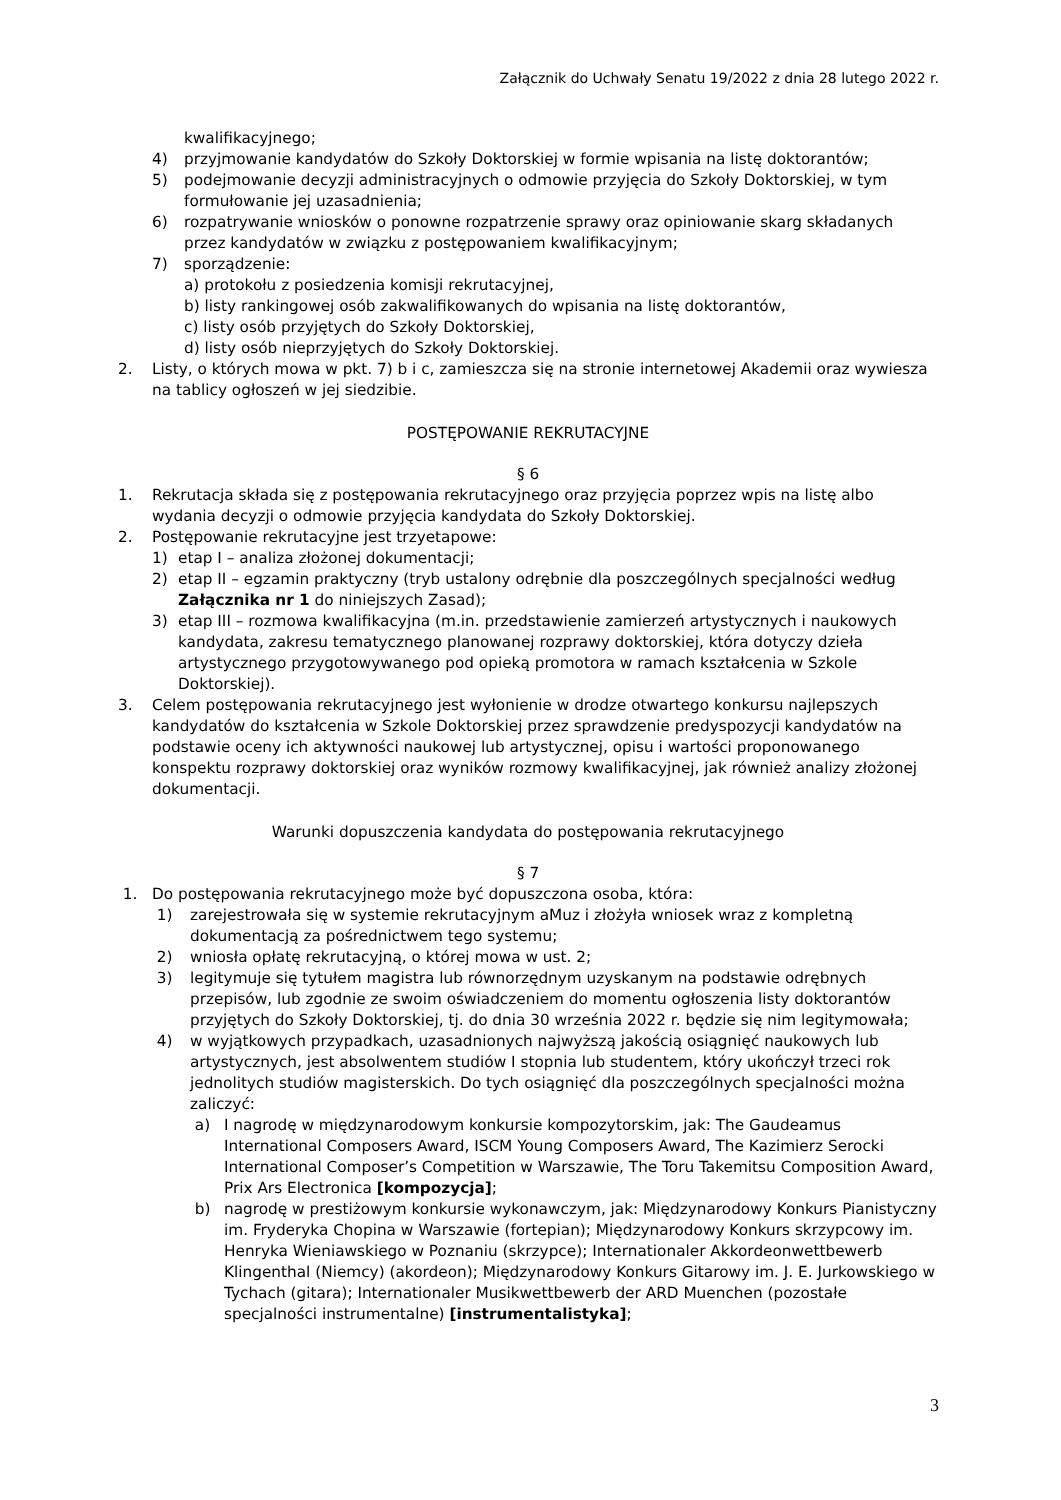Załącznik do Uchwały Senatu 19/2022 z dnia 28 lutego 2022 r.
kwalifikacyjnego;
4) przyjmowanie kandydatów do Szkoły Doktorskiej w formie wpisania na listę doktorantów;
5) podejmowanie decyzji administracyjnych o odmowie przyjęcia do Szkoły Doktorskiej, w tym formułowanie jej uzasadnienia;
6) rozpatrywanie wniosków o ponowne rozpatrzenie sprawy oraz opiniowanie skarg składanych przez kandydatów w związku z postępowaniem kwalifikacyjnym;
7) sporządzenie:
a) protokołu z posiedzenia komisji rekrutacyjnej,
b) listy rankingowej osób zakwalifikowanych do wpisania na listę doktorantów,
c) listy osób przyjętych do Szkoły Doktorskiej,
d) listy osób nieprzyjętych do Szkoły Doktorskiej.
2. Listy, o których mowa w pkt. 7) b i c, zamieszcza się na stronie internetowej Akademii oraz wywiesza na tablicy ogłoszeń w jej siedzibie.
POSTĘPOWANIE REKRUTACYJNE
§ 6
1. Rekrutacja składa się z postępowania rekrutacyjnego oraz przyjęcia poprzez wpis na listę albo wydania decyzji o odmowie przyjęcia kandydata do Szkoły Doktorskiej.
2. Postępowanie rekrutacyjne jest trzyetapowe:
1) etap I – analiza złożonej dokumentacji;
2) etap II – egzamin praktyczny (tryb ustalony odrębnie dla poszczególnych specjalności według Załącznika nr 1 do niniejszych Zasad);
3) etap III – rozmowa kwalifikacyjna (m.in. przedstawienie zamierzeń artystycznych i naukowych kandydata, zakresu tematycznego planowanej rozprawy doktorskiej, która dotyczy dzieła artystycznego przygotowywanego pod opieką promotora w ramach kształcenia w Szkole Doktorskiej).
3. Celem postępowania rekrutacyjnego jest wyłonienie w drodze otwartego konkursu najlepszych kandydatów do kształcenia w Szkole Doktorskiej przez sprawdzenie predyspozycji kandydatów na podstawie oceny ich aktywności naukowej lub artystycznej, opisu i wartości proponowanego konspektu rozprawy doktorskiej oraz wyników rozmowy kwalifikacyjnej, jak również analizy złożonej dokumentacji.
Warunki dopuszczenia kandydata do postępowania rekrutacyjnego
§ 7
1. Do postępowania rekrutacyjnego może być dopuszczona osoba, która:
1) zarejestrowała się w systemie rekrutacyjnym aMuz i złożyła wniosek wraz z kompletną dokumentacją za pośrednictwem tego systemu;
2) wniosła opłatę rekrutacyjną, o której mowa w ust. 2;
3) legitymuje się tytułem magistra lub równorzędnym uzyskanym na podstawie odrębnych przepisów, lub zgodnie ze swoim oświadczeniem do momentu ogłoszenia listy doktorantów przyjętych do Szkoły Doktorskiej, tj. do dnia 30 września 2022 r. będzie się nim legitymowała;
4) w wyjątkowych przypadkach, uzasadnionych najwyższą jakością osiągnięć naukowych lub artystycznych, jest absolwentem studiów I stopnia lub studentem, który ukończył trzeci rok jednolitych studiów magisterskich. Do tych osiągnięć dla poszczególnych specjalności można zaliczyć:
a) I nagrodę w międzynarodowym konkursie kompozytorskim, jak: The Gaudeamus International Composers Award, ISCM Young Composers Award, The Kazimierz Serocki International Composer’s Competition w Warszawie, The Toru Takemitsu Composition Award, Prix Ars Electronica [kompozycja];
b) nagrodę w prestiżowym konkursie wykonawczym, jak: Międzynarodowy Konkurs Pianistyczny im. Fryderyka Chopina w Warszawie (fortepian); Międzynarodowy Konkurs skrzypcowy im. Henryka Wieniawskiego w Poznaniu (skrzypce); Internationaler Akkordeonwettbewerb Klingenthal (Niemcy) (akordeon); Międzynarodowy Konkurs Gitarowy im. J. E. Jurkowskiego w Tychach (gitara); Internationaler Musikwettbewerb der ARD Muenchen (pozostałe specjalności instrumentalne) [instrumentalistyka];
3